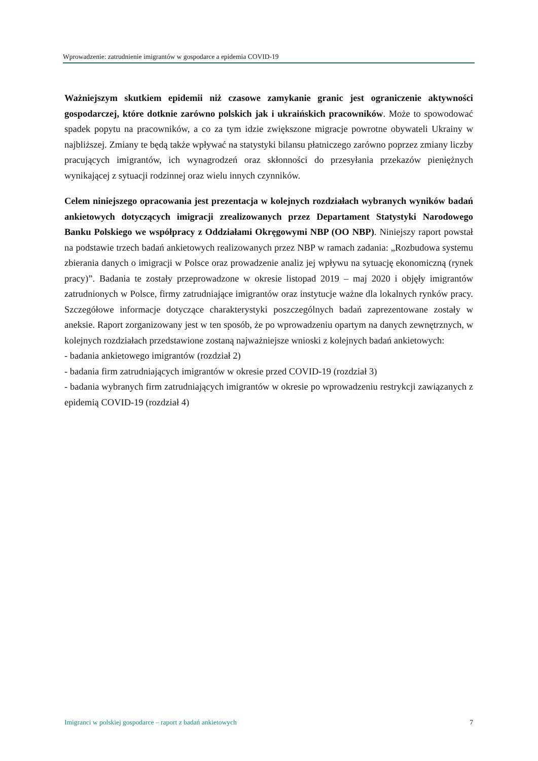Wprowadzenie: zatrudnienie imigrantów w gospodarce a epidemia COVID-19
Ważniejszym skutkiem epidemii niż czasowe zamykanie granic jest ograniczenie aktywności gospodarczej, które dotknie zarówno polskich jak i ukraińskich pracowników. Może to spowodować spadek popytu na pracowników, a co za tym idzie zwiększone migracje powrotne obywateli Ukrainy w najbliższej. Zmiany te będą także wpływać na statystyki bilansu płatniczego zarówno poprzez zmiany liczby pracujących imigrantów, ich wynagrodzeń oraz skłonności do przesyłania przekazów pieniężnych wynikającej z sytuacji rodzinnej oraz wielu innych czynników.
Celem niniejszego opracowania jest prezentacja w kolejnych rozdziałach wybranych wyników badań ankietowych dotyczących imigracji zrealizowanych przez Departament Statystyki Narodowego Banku Polskiego we współpracy z Oddziałami Okręgowymi NBP (OO NBP). Niniejszy raport powstał na podstawie trzech badań ankietowych realizowanych przez NBP w ramach zadania: „Rozbudowa systemu zbierania danych o imigracji w Polsce oraz prowadzenie analiz jej wpływu na sytuację ekonomiczną (rynek pracy)”. Badania te zostały przeprowadzone w okresie listopad 2019 – maj 2020 i objęły imigrantów zatrudnionych w Polsce, firmy zatrudniające imigrantów oraz instytucje ważne dla lokalnych rynków pracy. Szczegółowe informacje dotyczące charakterystyki poszczególnych badań zaprezentowane zostały w aneksie. Raport zorganizowany jest w ten sposób, że po wprowadzeniu opartym na danych zewnętrznych, w kolejnych rozdziałach przedstawione zostaną najważniejsze wnioski z kolejnych badań ankietowych:
- badania ankietowego imigrantów (rozdział 2)
- badania firm zatrudniających imigrantów w okresie przed COVID-19 (rozdział 3)
- badania wybranych firm zatrudniających imigrantów w okresie po wprowadzeniu restrykcji zawiązanych z epidemią COVID-19 (rozdział 4)
Imigranci w polskiej gospodarce – raport z badań ankietowych 7